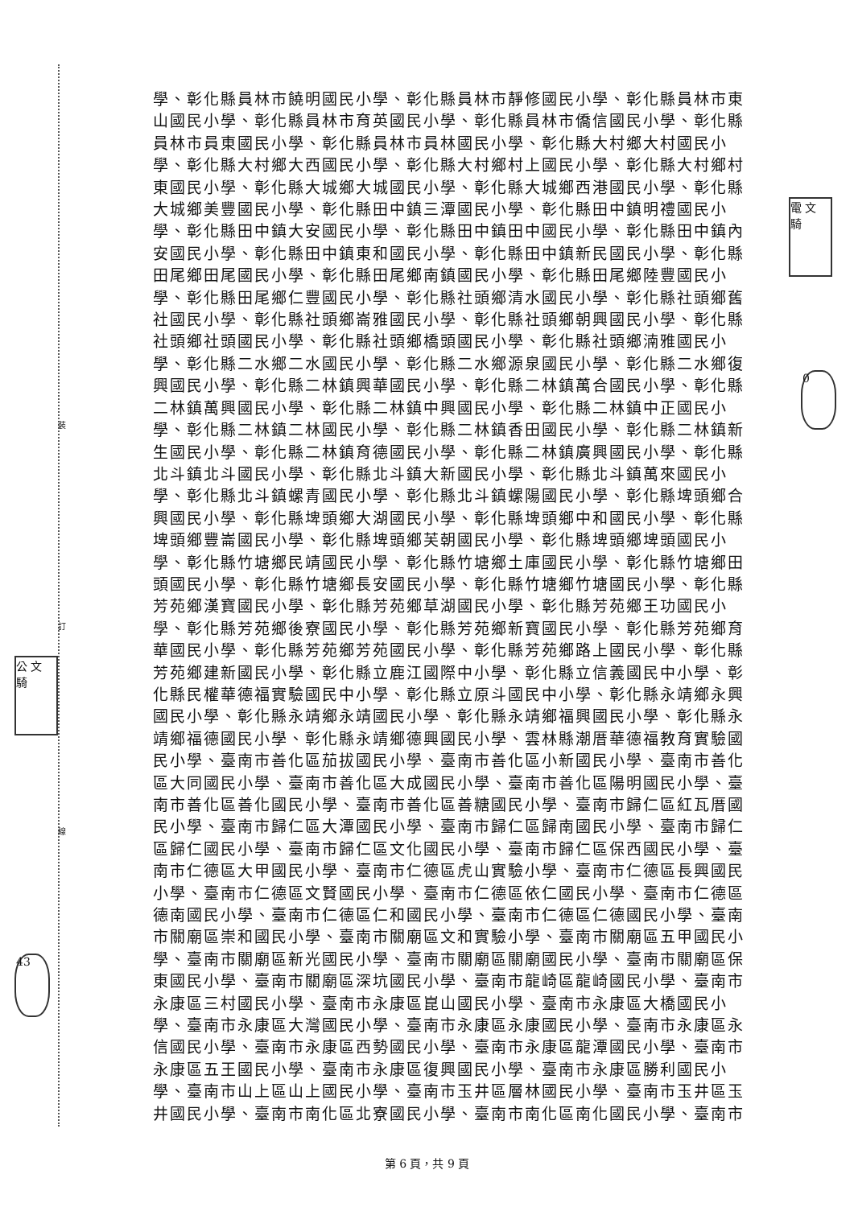裝
訂
線
電 文 騎
0
公 文 騎
43
學、彰化縣員林市饒明國民小學、彰化縣員林市靜修國民小學、彰化縣員林市東山國民小學、彰化縣員林市育英國民小學、彰化縣員林市僑信國民小學、彰化縣員林市員東國民小學、彰化縣員林市員林國民小學、彰化縣大村鄉大村國民小學、彰化縣大村鄉大西國民小學、彰化縣大村鄉村上國民小學、彰化縣大村鄉村東國民小學、彰化縣大城鄉大城國民小學、彰化縣大城鄉西港國民小學、彰化縣大城鄉美豐國民小學、彰化縣田中鎮三潭國民小學、彰化縣田中鎮明禮國民小學、彰化縣田中鎮大安國民小學、彰化縣田中鎮田中國民小學、彰化縣田中鎮內安國民小學、彰化縣田中鎮東和國民小學、彰化縣田中鎮新民國民小學、彰化縣田尾鄉田尾國民小學、彰化縣田尾鄉南鎮國民小學、彰化縣田尾鄉陸豐國民小學、彰化縣田尾鄉仁豐國民小學、彰化縣社頭鄉清水國民小學、彰化縣社頭鄉舊社國民小學、彰化縣社頭鄉崙雅國民小學、彰化縣社頭鄉朝興國民小學、彰化縣社頭鄉社頭國民小學、彰化縣社頭鄉橋頭國民小學、彰化縣社頭鄉湳雅國民小學、彰化縣二水鄉二水國民小學、彰化縣二水鄉源泉國民小學、彰化縣二水鄉復興國民小學、彰化縣二林鎮興華國民小學、彰化縣二林鎮萬合國民小學、彰化縣二林鎮萬興國民小學、彰化縣二林鎮中興國民小學、彰化縣二林鎮中正國民小學、彰化縣二林鎮二林國民小學、彰化縣二林鎮香田國民小學、彰化縣二林鎮新生國民小學、彰化縣二林鎮育德國民小學、彰化縣二林鎮廣興國民小學、彰化縣北斗鎮北斗國民小學、彰化縣北斗鎮大新國民小學、彰化縣北斗鎮萬來國民小學、彰化縣北斗鎮螺青國民小學、彰化縣北斗鎮螺陽國民小學、彰化縣埤頭鄉合興國民小學、彰化縣埤頭鄉大湖國民小學、彰化縣埤頭鄉中和國民小學、彰化縣埤頭鄉豐崙國民小學、彰化縣埤頭鄉芙朝國民小學、彰化縣埤頭鄉埤頭國民小學、彰化縣竹塘鄉民靖國民小學、彰化縣竹塘鄉土庫國民小學、彰化縣竹塘鄉田頭國民小學、彰化縣竹塘鄉長安國民小學、彰化縣竹塘鄉竹塘國民小學、彰化縣芳苑鄉漢寶國民小學、彰化縣芳苑鄉草湖國民小學、彰化縣芳苑鄉王功國民小學、彰化縣芳苑鄉後寮國民小學、彰化縣芳苑鄉新寶國民小學、彰化縣芳苑鄉育華國民小學、彰化縣芳苑鄉芳苑國民小學、彰化縣芳苑鄉路上國民小學、彰化縣芳苑鄉建新國民小學、彰化縣立鹿江國際中小學、彰化縣立信義國民中小學、彰化縣民權華德福實驗國民中小學、彰化縣立原斗國民中小學、彰化縣永靖鄉永興國民小學、彰化縣永靖鄉永靖國民小學、彰化縣永靖鄉福興國民小學、彰化縣永靖鄉福德國民小學、彰化縣永靖鄉德興國民小學、雲林縣潮厝華德福教育實驗國民小學、臺南市善化區茄拔國民小學、臺南市善化區小新國民小學、臺南市善化區大同國民小學、臺南市善化區大成國民小學、臺南市善化區陽明國民小學、臺南市善化區善化國民小學、臺南市善化區善糖國民小學、臺南市歸仁區紅瓦厝國民小學、臺南市歸仁區大潭國民小學、臺南市歸仁區歸南國民小學、臺南市歸仁區歸仁國民小學、臺南市歸仁區文化國民小學、臺南市歸仁區保西國民小學、臺南市仁德區大甲國民小學、臺南市仁德區虎山實驗小學、臺南市仁德區長興國民小學、臺南市仁德區文賢國民小學、臺南市仁德區依仁國民小學、臺南市仁德區德南國民小學、臺南市仁德區仁和國民小學、臺南市仁德區仁德國民小學、臺南市關廟區崇和國民小學、臺南市關廟區文和實驗小學、臺南市關廟區五甲國民小學、臺南市關廟區新光國民小學、臺南市關廟區關廟國民小學、臺南市關廟區保東國民小學、臺南市關廟區深坑國民小學、臺南市龍崎區龍崎國民小學、臺南市永康區三村國民小學、臺南市永康區崑山國民小學、臺南市永康區大橋國民小學、臺南市永康區大灣國民小學、臺南市永康區永康國民小學、臺南市永康區永信國民小學、臺南市永康區西勢國民小學、臺南市永康區龍潭國民小學、臺南市永康區五王國民小學、臺南市永康區復興國民小學、臺南市永康區勝利國民小學、臺南市山上區山上國民小學、臺南市玉井區層林國民小學、臺南市玉井區玉井國民小學、臺南市南化區北寮國民小學、臺南市南化區南化國民小學、臺南市
第 6 頁，共 9 頁